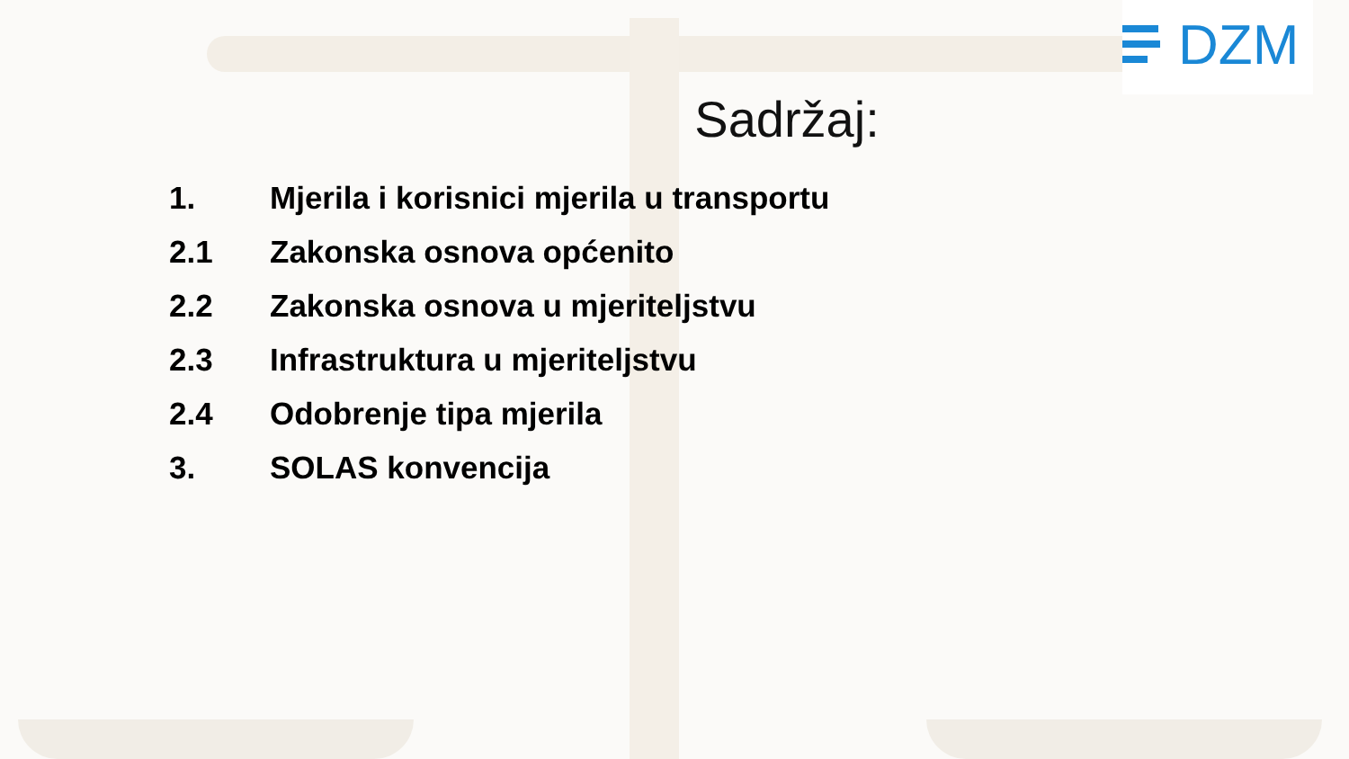DZM
Sadržaj:
1. Mjerila i korisnici mjerila u transportu
2.1 Zakonska osnova općenito
2.2 Zakonska osnova u mjeriteljstvu
2.3 Infrastruktura u mjeriteljstvu
2.4 Odobrenje tipa mjerila
3. SOLAS konvencija